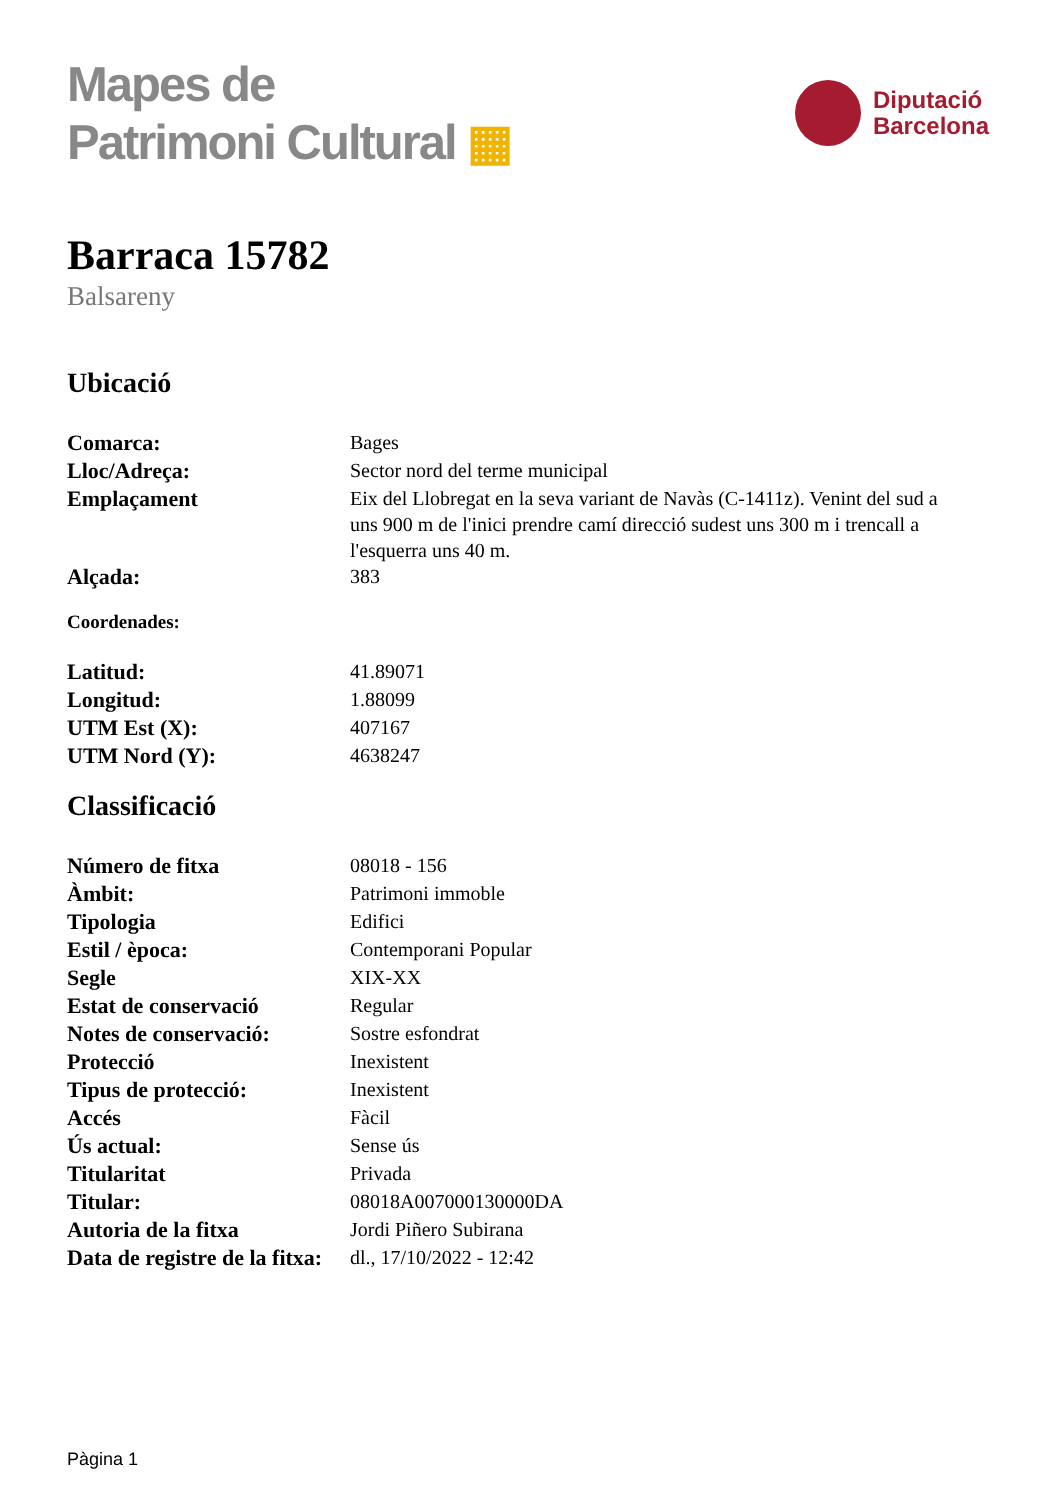Mapes de
Patrimoni Cultural ▦
Diputació
Barcelona
Barraca 15782
Balsareny
Ubicació
| Comarca: | Bages |
| Lloc/Adreça: | Sector nord del terme municipal |
| Emplaçament | Eix del Llobregat en la seva variant de Navàs (C-1411z). Venint del sud a uns 900 m de l'inici prendre camí direcció sudest uns 300 m i trencall a l'esquerra uns 40 m. |
| Alçada: | 383 |
Coordenades:
| Latitud: | 41.89071 |
| Longitud: | 1.88099 |
| UTM Est (X): | 407167 |
| UTM Nord (Y): | 4638247 |
Classificació
| Número de fitxa | 08018 - 156 |
| Àmbit: | Patrimoni immoble |
| Tipologia | Edifici |
| Estil / època: | Contemporani Popular |
| Segle | XIX-XX |
| Estat de conservació | Regular |
| Notes de conservació: | Sostre esfondrat |
| Protecció | Inexistent |
| Tipus de protecció: | Inexistent |
| Accés | Fàcil |
| Ús actual: | Sense ús |
| Titularitat | Privada |
| Titular: | 08018A007000130000DA |
| Autoria de la fitxa | Jordi Piñero Subirana |
| Data de registre de la fitxa: | dl., 17/10/2022 - 12:42 |
Pàgina 1